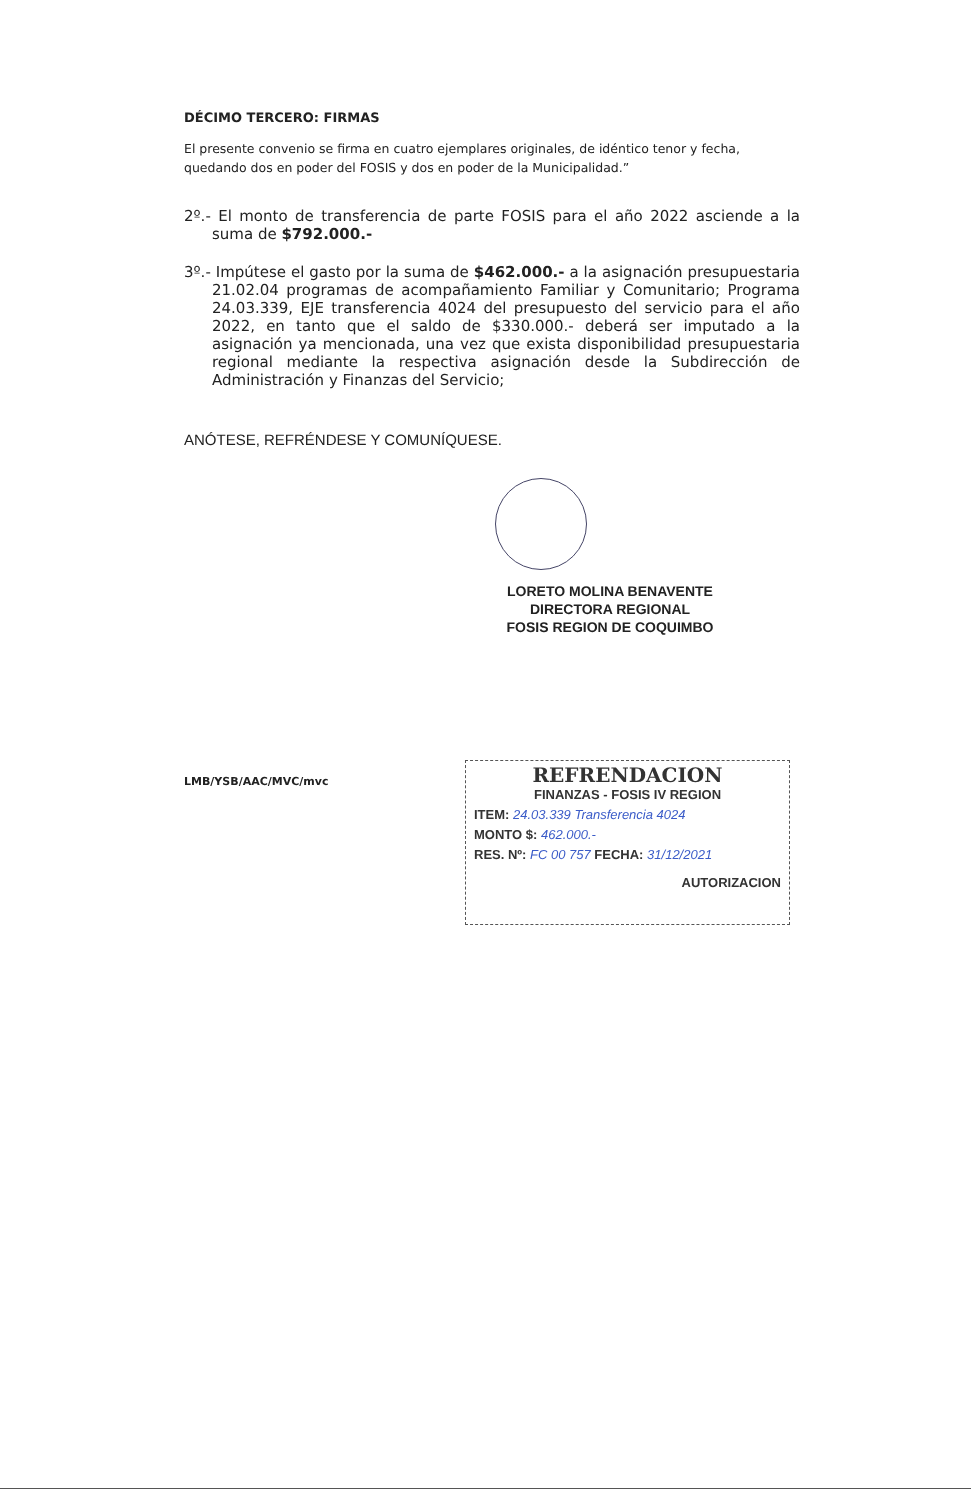DÉCIMO TERCERO: FIRMAS
El presente convenio se firma en cuatro ejemplares originales, de idéntico tenor y fecha, quedando dos en poder del FOSIS y dos en poder de la Municipalidad.”
2º.- El monto de transferencia de parte FOSIS para el año 2022 asciende a la suma de $792.000.-
3º.- Impútese el gasto por la suma de $462.000.- a la asignación presupuestaria 21.02.04 programas de acompañamiento Familiar y Comunitario; Programa 24.03.339, EJE transferencia 4024 del presupuesto del servicio para el año 2022, en tanto que el saldo de $330.000.- deberá ser imputado a la asignación ya mencionada, una vez que exista disponibilidad presupuestaria regional mediante la respectiva asignación desde la Subdirección de Administración y Finanzas del Servicio;
ANÓTESE, REFRÉNDESE Y COMUNÍQUESE.
LORETO MOLINA BENAVENTE
DIRECTORA REGIONAL
FOSIS REGION DE COQUIMBO
LMB/YSB/AAC/MVC/mvc
REFRENDACION
FINANZAS - FOSIS IV REGION
ITEM: 24.03.339 Transferencia 4024
MONTO $: 462.000.-
RES. Nº: FC 00 757 FECHA: 31/12/2021
AUTORIZACION